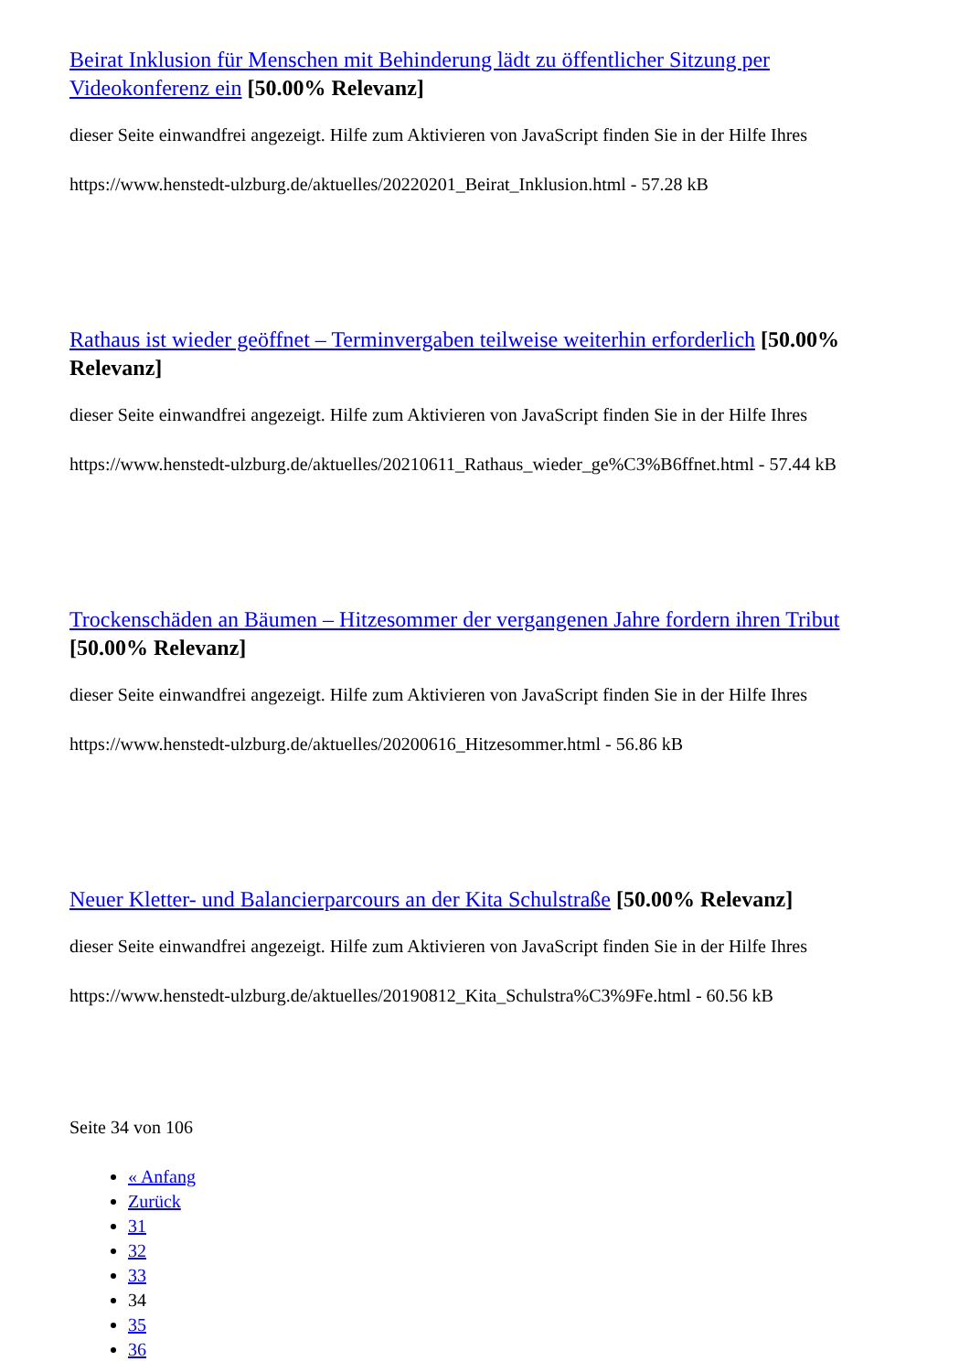Beirat Inklusion für Menschen mit Behinderung lädt zu öffentlicher Sitzung per Videokonferenz ein [50.00% Relevanz]
dieser Seite einwandfrei angezeigt. Hilfe zum Aktivieren von JavaScript finden Sie in der Hilfe Ihres
https://www.henstedt-ulzburg.de/aktuelles/20220201_Beirat_Inklusion.html - 57.28 kB
Rathaus ist wieder geöffnet – Terminvergaben teilweise weiterhin erforderlich [50.00% Relevanz]
dieser Seite einwandfrei angezeigt. Hilfe zum Aktivieren von JavaScript finden Sie in der Hilfe Ihres
https://www.henstedt-ulzburg.de/aktuelles/20210611_Rathaus_wieder_ge%C3%B6ffnet.html - 57.44 kB
Trockenschäden an Bäumen – Hitzesommer der vergangenen Jahre fordern ihren Tribut [50.00% Relevanz]
dieser Seite einwandfrei angezeigt. Hilfe zum Aktivieren von JavaScript finden Sie in der Hilfe Ihres
https://www.henstedt-ulzburg.de/aktuelles/20200616_Hitzesommer.html - 56.86 kB
Neuer Kletter- und Balancierparcours an der Kita Schulstraße [50.00% Relevanz]
dieser Seite einwandfrei angezeigt. Hilfe zum Aktivieren von JavaScript finden Sie in der Hilfe Ihres
https://www.henstedt-ulzburg.de/aktuelles/20190812_Kita_Schulstra%C3%9Fe.html - 60.56 kB
Seite 34 von 106
« Anfang
Zurück
31
32
33
34
35
36